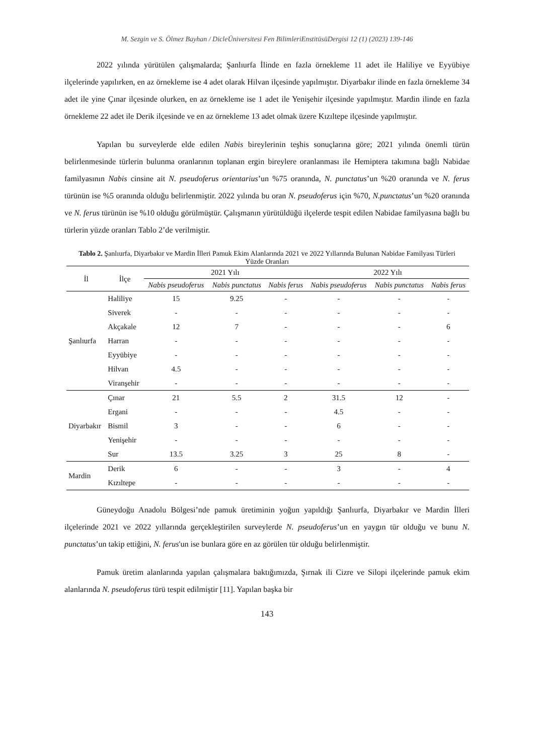M. Sezgin ve S. Ölmez Bayhan / DicleÜniversitesi Fen BilimleriEnstitüsüDergisi 12 (1) (2023) 139-146
2022 yılında yürütülen çalışmalarda; Şanlıurfa İlinde en fazla örnekleme 11 adet ile Haliliye ve Eyyübiye ilçelerinde yapılırken, en az örnekleme ise 4 adet olarak Hilvan ilçesinde yapılmıştır. Diyarbakır ilinde en fazla örnekleme 34 adet ile yine Çınar ilçesinde olurken, en az örnekleme ise 1 adet ile Yenişehir ilçesinde yapılmıştır. Mardin ilinde en fazla örnekleme 22 adet ile Derik ilçesinde ve en az örnekleme 13 adet olmak üzere Kızıltepe ilçesinde yapılmıştır.
Yapılan bu surveylerde elde edilen Nabis bireylerinin teşhis sonuçlarına göre; 2021 yılında önemli türün belirlenmesinde türlerin bulunma oranlarının toplanan ergin bireylere oranlanması ile Hemiptera takımına bağlı Nabidae familyasının Nabis cinsine ait N. pseudoferus orientarius’un %75 oranında, N. punctatus’un %20 oranında ve N. ferus türünün ise %5 oranında olduğu belirlenmiştir. 2022 yılında bu oran N. pseudoferus için %70, N.punctatus’un %20 oranında ve N. ferus türünün ise %10 olduğu görülmüştür. Çalışmanın yürütüldüğü ilçelerde tespit edilen Nabidae familyasına bağlı bu türlerin yüzde oranları Tablo 2’de verilmiştir.
Tablo 2. Şanlıurfa, Diyarbakır ve Mardin İlleri Pamuk Ekim Alanlarında 2021 ve 2022 Yıllarında Bulunan Nabidae Familyası Türleri Yüzde Oranları
| İl | İlçe | 2021 Yılı | | | 2022 Yılı | | |
| --- | --- | --- | --- | --- | --- | --- | --- |
| | | Nabis pseudoferus | Nabis punctatus | Nabis ferus | Nabis pseudoferus | Nabis punctatus | Nabis ferus |
| Şanlıurfa | Haliliye | 15 | 9.25 | - | - | - | - |
| | Siverek | - | - | - | - | - | - |
| | Akçakale | 12 | 7 | - | - | - | 6 |
| | Harran | - | - | - | - | - | - |
| | Eyyübiye | - | - | - | - | - | - |
| | Hilvan | 4.5 | - | - | - | - | - |
| | Viranşehir | - | - | - | - | - | - |
| Diyarbakır | Çınar | 21 | 5.5 | 2 | 31.5 | 12 | - |
| | Ergani | - | - | - | 4.5 | - | - |
| | Bismil | 3 | - | - | 6 | - | - |
| | Yenişehir | - | - | - | - | - | - |
| | Sur | 13.5 | 3.25 | 3 | 25 | 8 | - |
| Mardin | Derik | 6 | - | - | 3 | - | 4 |
| | Kızıltepe | - | - | - | - | - | - |
Güneydoğu Anadolu Bölgesi’nde pamuk üretiminin yoğun yapıldığı Şanlıurfa, Diyarbakır ve Mardin İlleri ilçelerinde 2021 ve 2022 yıllarında gerçekleştirilen surveylerde N. pseudoferus’un en yaygın tür olduğu ve bunu N. punctatus’un takip ettiğini, N. ferus'un ise bunlara göre en az görülen tür olduğu belirlenmiştir.
Pamuk üretim alanlarında yapılan çalışmalara baktığımızda, Şırnak ili Cizre ve Silopi ilçelerinde pamuk ekim alanlarında N. pseudoferus türü tespit edilmiştir [11]. Yapılan başka bir
143